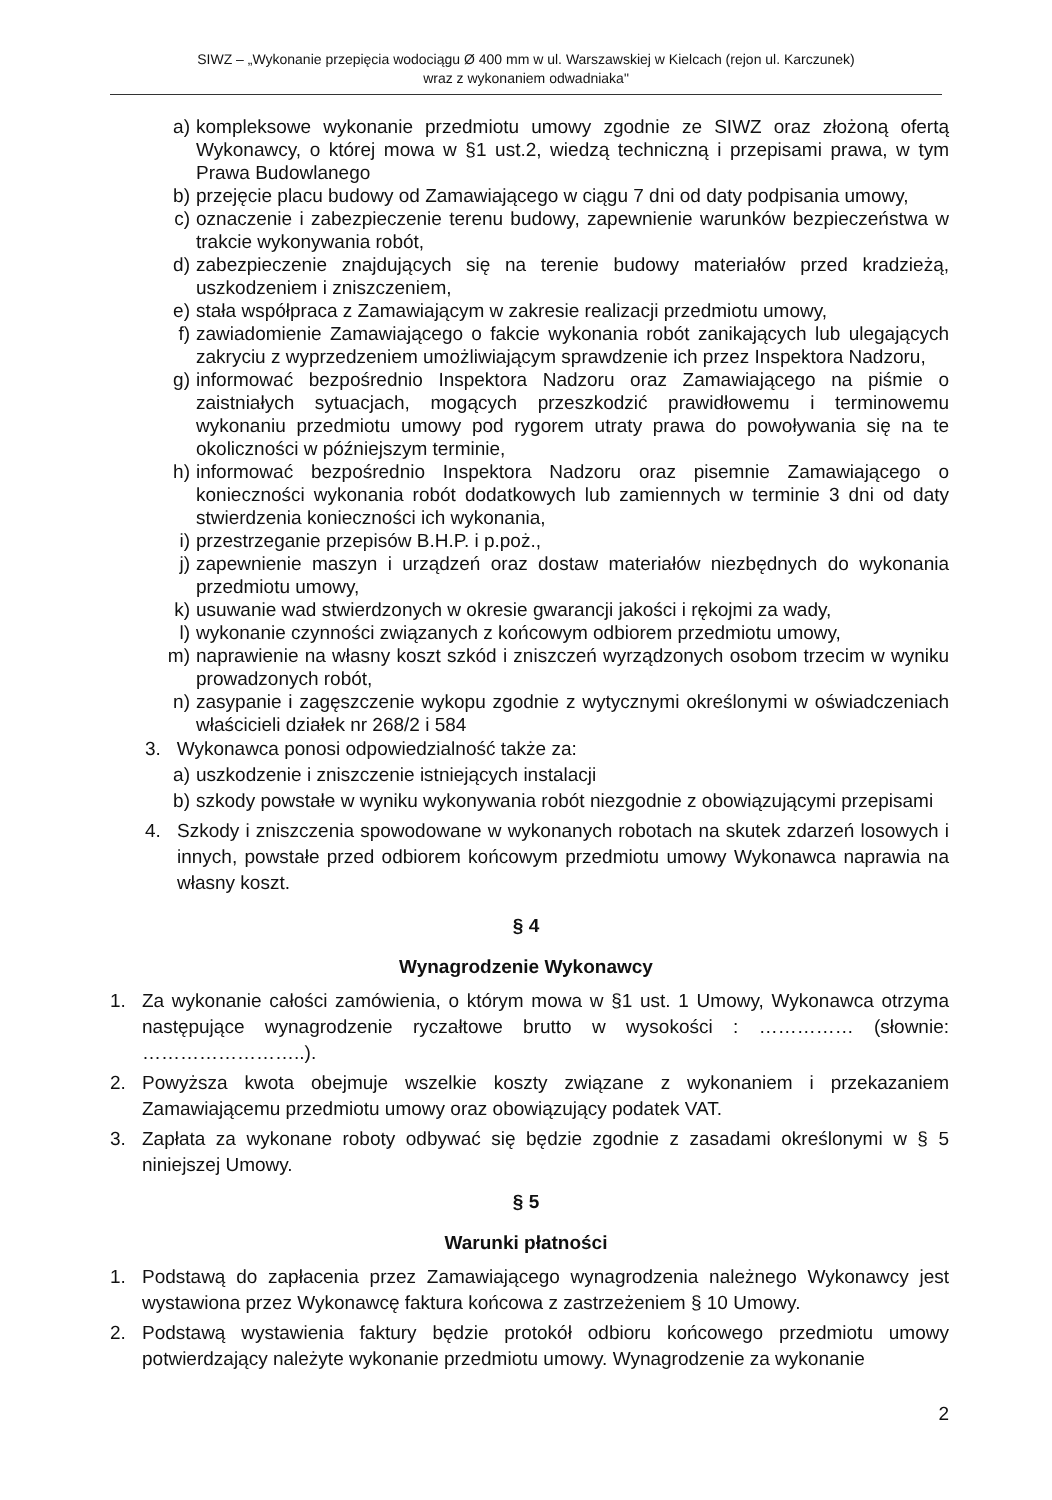SIWZ – „Wykonanie przepięcia wodociągu Ø 400 mm w ul. Warszawskiej w Kielcach (rejon ul. Karczunek)
wraz z wykonaniem odwadniaka"
a) kompleksowe wykonanie przedmiotu umowy zgodnie ze SIWZ oraz złożoną ofertą Wykonawcy, o której mowa w §1 ust.2, wiedzą techniczną i przepisami prawa, w tym Prawa Budowlanego
b) przejęcie placu budowy od Zamawiającego w ciągu 7 dni od daty podpisania umowy,
c) oznaczenie i zabezpieczenie terenu budowy, zapewnienie warunków bezpieczeństwa w trakcie wykonywania robót,
d) zabezpieczenie znajdujących się na terenie budowy materiałów przed kradzieżą, uszkodzeniem i zniszczeniem,
e) stała współpraca z Zamawiającym w zakresie realizacji przedmiotu umowy,
f) zawiadomienie Zamawiającego o fakcie wykonania robót zanikających lub ulegających zakryciu z wyprzedzeniem umożliwiającym sprawdzenie ich przez Inspektora Nadzoru,
g) informować bezpośrednio Inspektora Nadzoru oraz Zamawiającego na piśmie o zaistniałych sytuacjach, mogących przeszkodzić prawidłowemu i terminowemu wykonaniu przedmiotu umowy pod rygorem utraty prawa do powoływania się na te okoliczności w późniejszym terminie,
h) informować bezpośrednio Inspektora Nadzoru oraz pisemnie Zamawiającego o konieczności wykonania robót dodatkowych lub zamiennych w terminie 3 dni od daty stwierdzenia konieczności ich wykonania,
i) przestrzeganie przepisów B.H.P. i p.poż.,
j) zapewnienie maszyn i urządzeń oraz dostaw materiałów niezbędnych do wykonania przedmiotu umowy,
k) usuwanie wad stwierdzonych w okresie gwarancji jakości i rękojmi za wady,
l) wykonanie czynności związanych z końcowym odbiorem przedmiotu umowy,
m) naprawienie na własny koszt szkód i zniszczeń wyrządzonych osobom trzecim w wyniku prowadzonych robót,
n) zasypanie i zagęszczenie wykopu zgodnie z wytycznymi określonymi w oświadczeniach właścicieli działek nr 268/2 i 584
3. Wykonawca ponosi odpowiedzialność także za:
a) uszkodzenie i zniszczenie istniejących instalacji
b) szkody powstałe w wyniku wykonywania robót niezgodnie z obowiązującymi przepisami
4. Szkody i zniszczenia spowodowane w wykonanych robotach na skutek zdarzeń losowych i innych, powstałe przed odbiorem końcowym przedmiotu umowy Wykonawca naprawia na własny koszt.
§ 4
Wynagrodzenie Wykonawcy
1. Za wykonanie całości zamówienia, o którym mowa w §1 ust. 1 Umowy, Wykonawca otrzyma następujące wynagrodzenie ryczałtowe brutto w wysokości : …………… (słownie: ……………………..).
2. Powyższa kwota obejmuje wszelkie koszty związane z wykonaniem i przekazaniem Zamawiającemu przedmiotu umowy oraz obowiązujący podatek VAT.
3. Zapłata za wykonane roboty odbywać się będzie zgodnie z zasadami określonymi w § 5 niniejszej Umowy.
§ 5
Warunki płatności
1. Podstawą do zapłacenia przez Zamawiającego wynagrodzenia należnego Wykonawcy jest wystawiona przez Wykonawcę faktura końcowa z zastrzeżeniem § 10 Umowy.
2. Podstawą wystawienia faktury będzie protokół odbioru końcowego przedmiotu umowy potwierdzający należyte wykonanie przedmiotu umowy. Wynagrodzenie za wykonanie
2